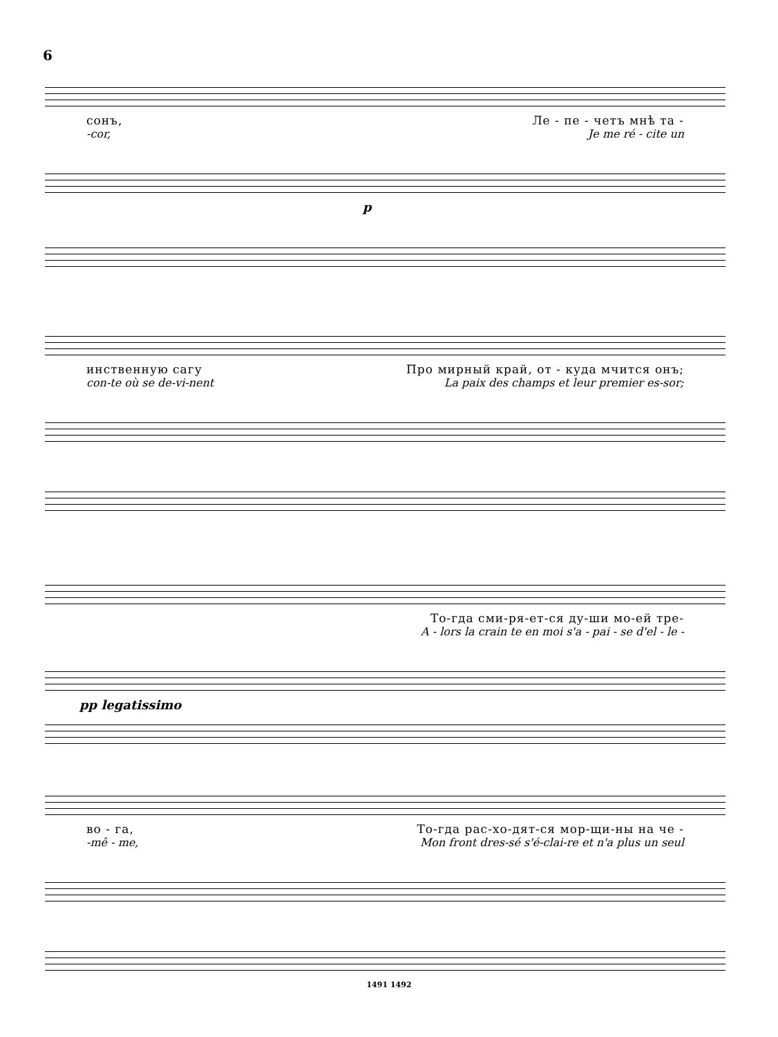6
сонъ, Ле - пе - четъ мнѣ та -
-cor, Je me ré - cite un
p
инственную сагу Про мирный край, от - куда мчится онъ;
con-te où se de-vi-nent La paix des champs et leur premier es-sor;
То-гда сми-ря-ет-ся ду-ши мо-ей тре-
A - lors la crain te en moi s'a - pai - se d'el - le -
pp legatissimo
во - га, То-гда рас-хо-дят-ся мор-щи-ны на че -
-mê - me, Mon front dres-sé s'é-clai-re et n'a plus un seul
1491 1492